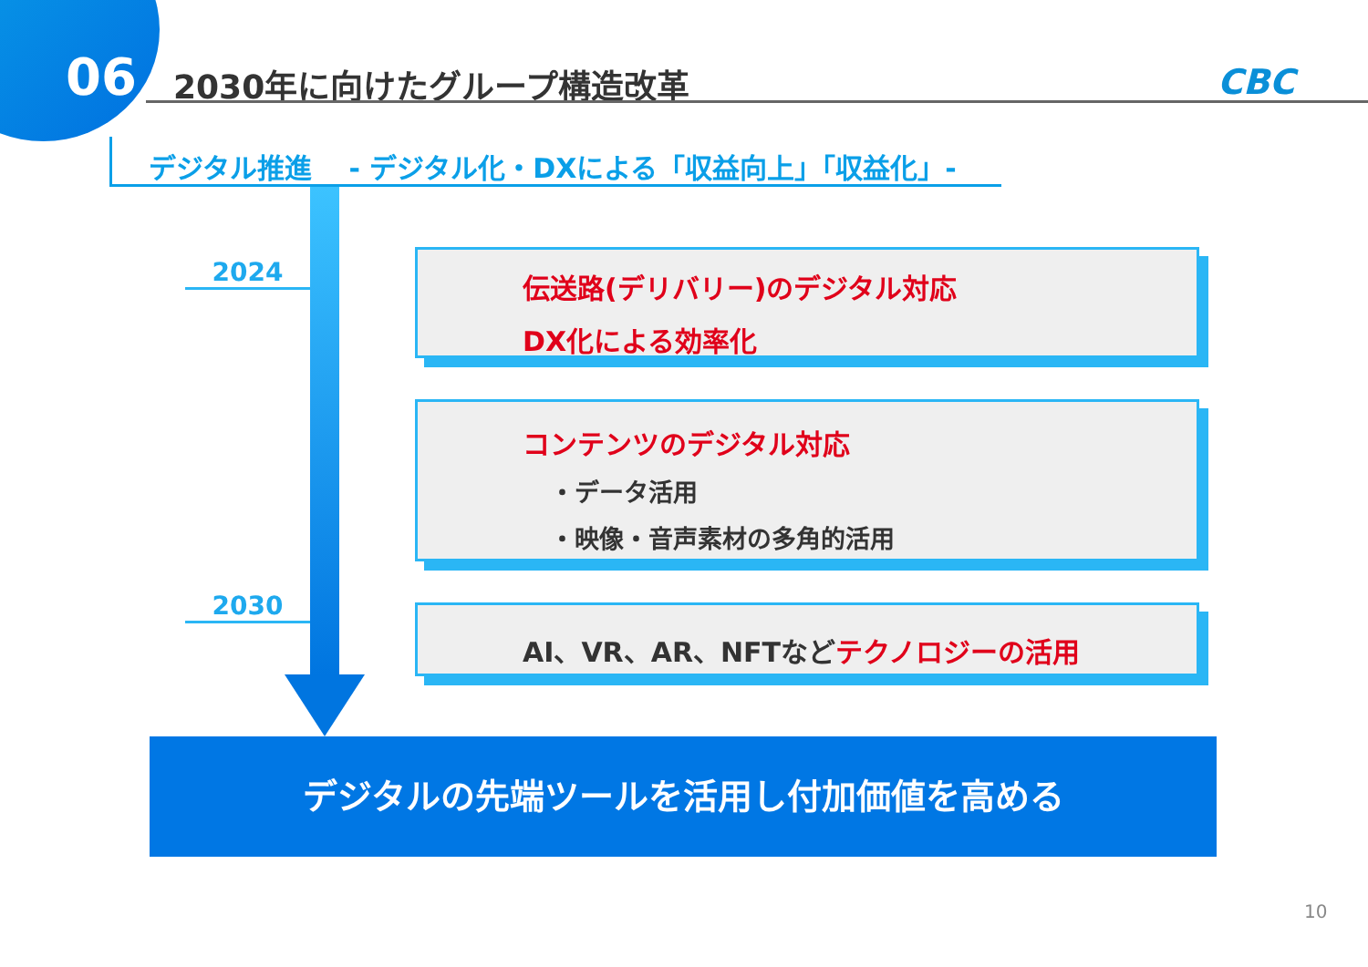06 2030年に向けたグループ構造改革 CBC
デジタル推進　 - デジタル化・DXによる「収益向上」「収益化」-
2024
2030
伝送路(デリバリー)のデジタル対応
DX化による効率化
コンテンツのデジタル対応
・データ活用
・映像・音声素材の多角的活用
AI、VR、AR、NFTなど テクノロジーの活用
デジタルの先端ツールを活用し付加価値を高める
10